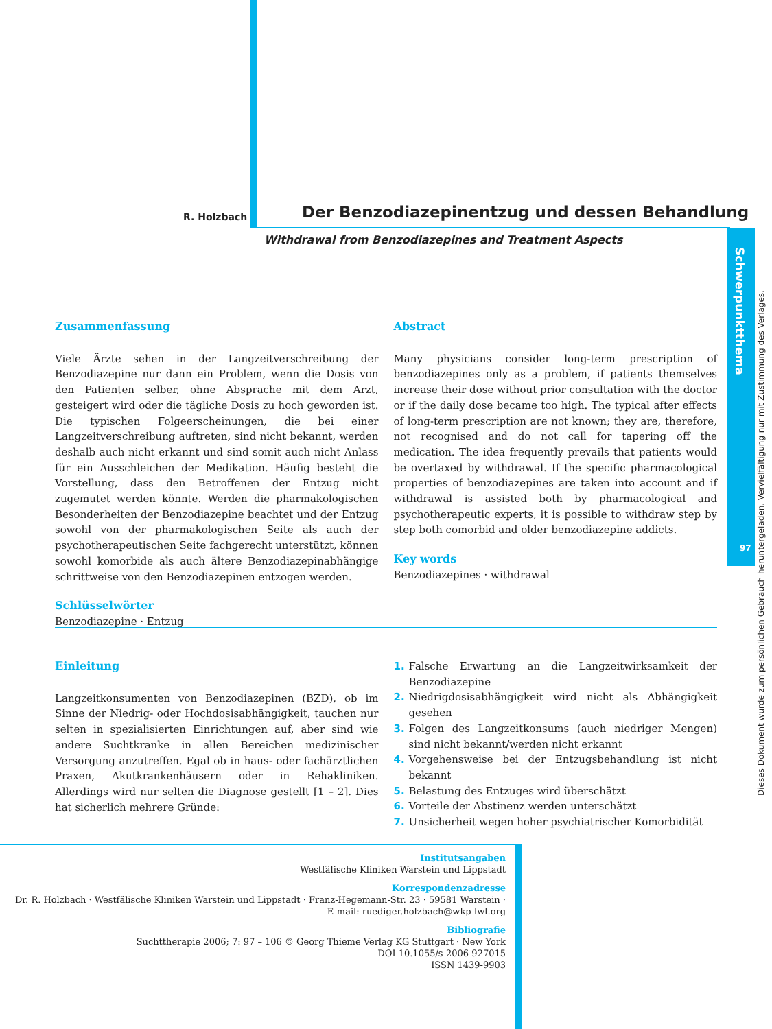R. Holzbach
Der Benzodiazepinentzug und dessen Behandlung
Withdrawal from Benzodiazepines and Treatment Aspects
Schwerpunktthema
97
Dieses Dokument wurde zum persönlichen Gebrauch heruntergeladen. Vervielfältigung nur mit Zustimmung des Verlages.
Zusammenfassung
Viele Ärzte sehen in der Langzeitverschreibung der Benzodiazepine nur dann ein Problem, wenn die Dosis von den Patienten selber, ohne Absprache mit dem Arzt, gesteigert wird oder die tägliche Dosis zu hoch geworden ist. Die typischen Folgeerscheinungen, die bei einer Langzeitverschreibung auftreten, sind nicht bekannt, werden deshalb auch nicht erkannt und sind somit auch nicht Anlass für ein Ausschleichen der Medikation. Häufig besteht die Vorstellung, dass den Betroffenen der Entzug nicht zugemutet werden könnte. Werden die pharmakologischen Besonderheiten der Benzodiazepine beachtet und der Entzug sowohl von der pharmakologischen Seite als auch der psychotherapeutischen Seite fachgerecht unterstützt, können sowohl komorbide als auch ältere Benzodiazepinabhängige schrittweise von den Benzodiazepinen entzogen werden.
Schlüsselwörter
Benzodiazepine · Entzug
Abstract
Many physicians consider long-term prescription of benzodiazepines only as a problem, if patients themselves increase their dose without prior consultation with the doctor or if the daily dose became too high. The typical after effects of long-term prescription are not known; they are, therefore, not recognised and do not call for tapering off the medication. The idea frequently prevails that patients would be overtaxed by withdrawal. If the specific pharmacological properties of benzodiazepines are taken into account and if withdrawal is assisted both by pharmacological and psychotherapeutic experts, it is possible to withdraw step by step both comorbid and older benzodiazepine addicts.
Key words
Benzodiazepines · withdrawal
Einleitung
Langzeitkonsumenten von Benzodiazepinen (BZD), ob im Sinne der Niedrig- oder Hochdosisabhängigkeit, tauchen nur selten in spezialisierten Einrichtungen auf, aber sind wie andere Suchtkranke in allen Bereichen medizinischer Versorgung anzutreffen. Egal ob in haus- oder fachärztlichen Praxen, Akutkrankenhäusern oder in Rehakliniken. Allerdings wird nur selten die Diagnose gestellt [1 – 2]. Dies hat sicherlich mehrere Gründe:
1. Falsche Erwartung an die Langzeitwirksamkeit der Benzodiazepine
2. Niedrigdosisabhängigkeit wird nicht als Abhängigkeit gesehen
3. Folgen des Langzeitkonsums (auch niedriger Mengen) sind nicht bekannt/werden nicht erkannt
4. Vorgehensweise bei der Entzugsbehandlung ist nicht bekannt
5. Belastung des Entzuges wird überschätzt
6. Vorteile der Abstinenz werden unterschätzt
7. Unsicherheit wegen hoher psychiatrischer Komorbidität
Institutsangaben
Westfälische Kliniken Warstein und Lippstadt
Korrespondenzadresse
Dr. R. Holzbach · Westfälische Kliniken Warstein und Lippstadt · Franz-Hegemann-Str. 23 · 59581 Warstein ·
E-mail: ruediger.holzbach@wkp-lwl.org
Bibliografie
Suchttherapie 2006; 7: 97 – 106 © Georg Thieme Verlag KG Stuttgart · New York
DOI 10.1055/s-2006-927015
ISSN 1439-9903